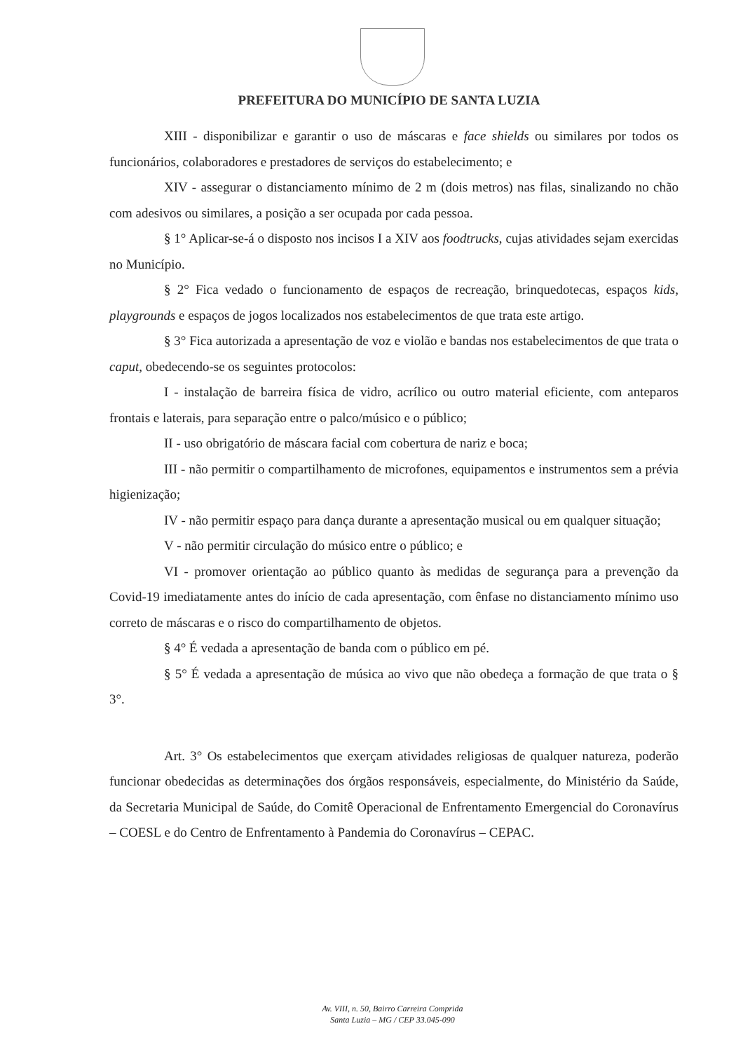PREFEITURA DO MUNICÍPIO DE SANTA LUZIA
XIII - disponibilizar e garantir o uso de máscaras e face shields ou similares por todos os funcionários, colaboradores e prestadores de serviços do estabelecimento; e
XIV - assegurar o distanciamento mínimo de 2 m (dois metros) nas filas, sinalizando no chão com adesivos ou similares, a posição a ser ocupada por cada pessoa.
§ 1° Aplicar-se-á o disposto nos incisos I a XIV aos foodtrucks, cujas atividades sejam exercidas no Município.
§ 2° Fica vedado o funcionamento de espaços de recreação, brinquedotecas, espaços kids, playgrounds e espaços de jogos localizados nos estabelecimentos de que trata este artigo.
§ 3° Fica autorizada a apresentação de voz e violão e bandas nos estabelecimentos de que trata o caput, obedecendo-se os seguintes protocolos:
I - instalação de barreira física de vidro, acrílico ou outro material eficiente, com anteparos frontais e laterais, para separação entre o palco/músico e o público;
II - uso obrigatório de máscara facial com cobertura de nariz e boca;
III - não permitir o compartilhamento de microfones, equipamentos e instrumentos sem a prévia higienização;
IV - não permitir espaço para dança durante a apresentação musical ou em qualquer situação;
V - não permitir circulação do músico entre o público; e
VI - promover orientação ao público quanto às medidas de segurança para a prevenção da Covid-19 imediatamente antes do início de cada apresentação, com ênfase no distanciamento mínimo uso correto de máscaras e o risco do compartilhamento de objetos.
§ 4° É vedada a apresentação de banda com o público em pé.
§ 5° É vedada a apresentação de música ao vivo que não obedeça a formação de que trata o § 3°.
Art. 3° Os estabelecimentos que exerçam atividades religiosas de qualquer natureza, poderão funcionar obedecidas as determinações dos órgãos responsáveis, especialmente, do Ministério da Saúde, da Secretaria Municipal de Saúde, do Comitê Operacional de Enfrentamento Emergencial do Coronavírus – COESL e do Centro de Enfrentamento à Pandemia do Coronavírus – CEPAC.
Av. VIII, n. 50, Bairro Carreira Comprida
Santa Luzia – MG / CEP 33.045-090